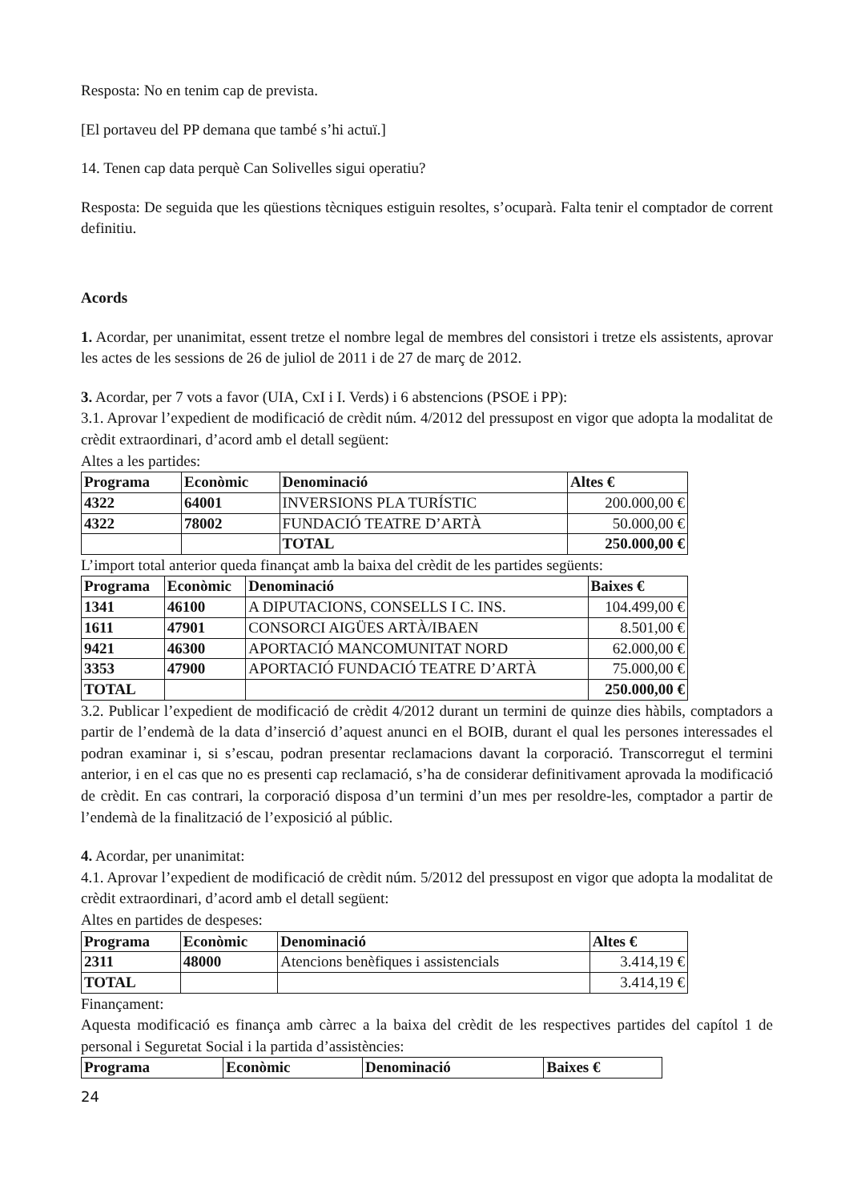Resposta: No en tenim cap de prevista.
[El portaveu del PP demana que també s’hi actuï.]
14. Tenen cap data perquè Can Solivelles sigui operatiu?
Resposta: De seguida que les qüestions tècniques estiguin resoltes, s’ocuparà. Falta tenir el comptador de corrent definitiu.
Acords
1. Acordar, per unanimitat, essent tretze el nombre legal de membres del consistori i tretze els assistents, aprovar les actes de les sessions de 26 de juliol de 2011 i de 27 de març de 2012.
3. Acordar, per 7 vots a favor (UIA, CxI i I. Verds) i 6 abstencions (PSOE i PP):
3.1. Aprovar l’expedient de modificació de crèdit núm. 4/2012 del pressupost en vigor que adopta la modalitat de crèdit extraordinari, d’acord amb el detall següent:
Altes a les partides:
| Programa | Econòmic | Denominació | Altes € |
| --- | --- | --- | --- |
| 4322 | 64001 | INVERSIONS PLA TURÍSTIC | 200.000,00 € |
| 4322 | 78002 | FUNDACIÓ TEATRE D’ARTÀ | 50.000,00 € |
| | | TOTAL | 250.000,00 € |
L’import total anterior queda finançat amb la baixa del crèdit de les partides següents:
| Programa | Econòmic | Denominació | Baixes € |
| --- | --- | --- | --- |
| 1341 | 46100 | A DIPUTACIONS, CONSELLS I C. INS. | 104.499,00 € |
| 1611 | 47901 | CONSORCI AIGÜES ARTÀ/IBAEN | 8.501,00 € |
| 9421 | 46300 | APORTACIÓ MANCOMUNITAT NORD | 62.000,00 € |
| 3353 | 47900 | APORTACIÓ FUNDACIÓ TEATRE D’ARTÀ | 75.000,00 € |
| TOTAL | | | 250.000,00 € |
3.2. Publicar l’expedient de modificació de crèdit 4/2012 durant un termini de quinze dies hàbils, comptadors a partir de l’endemà de la data d’inserció d’aquest anunci en el BOIB, durant el qual les persones interessades el podran examinar i, si s’escau, podran presentar reclamacions davant la corporació. Transcorregut el termini anterior, i en el cas que no es presenti cap reclamació, s’ha de considerar definitivament aprovada la modificació de crèdit. En cas contrari, la corporació disposa d’un termini d’un mes per resoldre-les, comptador a partir de l’endemà de la finalització de l’exposició al públic.
4. Acordar, per unanimitat:
4.1. Aprovar l’expedient de modificació de crèdit núm. 5/2012 del pressupost en vigor que adopta la modalitat de crèdit extraordinari, d’acord amb el detall següent:
Altes en partides de despeses:
| Programa | Econòmic | Denominació | Altes € |
| --- | --- | --- | --- |
| 2311 | 48000 | Atencions benèfiques i assistencials | 3.414,19 € |
| TOTAL | | | 3.414,19 € |
Finançament:
Aquesta modificació es finança amb càrrec a la baixa del crèdit de les respectives partides del capítol 1 de personal i Seguretat Social i la partida d’assistències:
| Programa | Econòmic | Denominació | Baixes € |
| --- | --- | --- | --- |
24